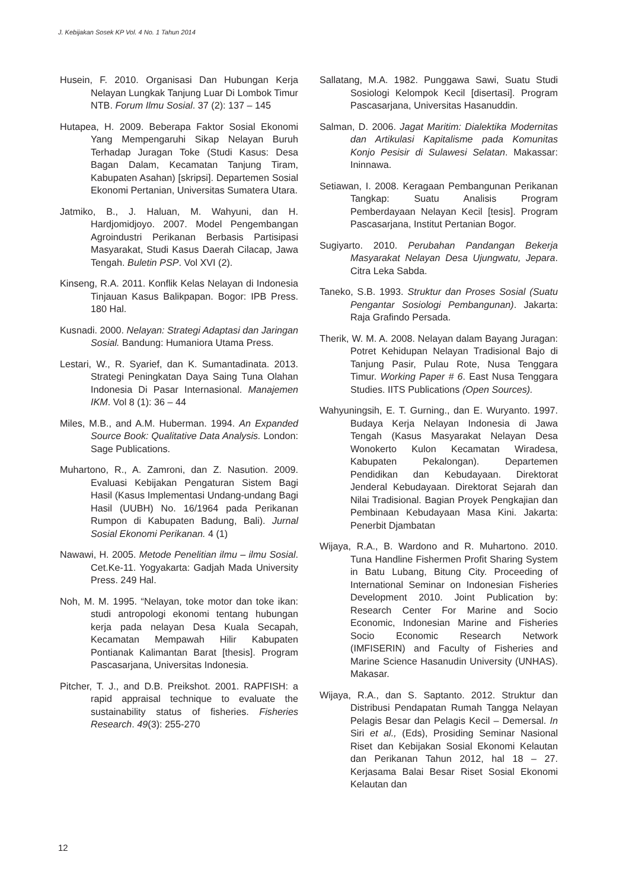J. Kebijakan Sosek KP Vol. 4 No. 1 Tahun 2014
Husein, F. 2010. Organisasi Dan Hubungan Kerja Nelayan Lungkak Tanjung Luar Di Lombok Timur NTB. Forum Ilmu Sosial. 37 (2): 137 – 145
Hutapea, H. 2009. Beberapa Faktor Sosial Ekonomi Yang Mempengaruhi Sikap Nelayan Buruh Terhadap Juragan Toke (Studi Kasus: Desa Bagan Dalam, Kecamatan Tanjung Tiram, Kabupaten Asahan) [skripsi]. Departemen Sosial Ekonomi Pertanian, Universitas Sumatera Utara.
Jatmiko, B., J. Haluan, M. Wahyuni, dan H. Hardjomidjoyo. 2007. Model Pengembangan Agroindustri Perikanan Berbasis Partisipasi Masyarakat, Studi Kasus Daerah Cilacap, Jawa Tengah. Buletin PSP. Vol XVI (2).
Kinseng, R.A. 2011. Konflik Kelas Nelayan di Indonesia Tinjauan Kasus Balikpapan. Bogor: IPB Press. 180 Hal.
Kusnadi. 2000. Nelayan: Strategi Adaptasi dan Jaringan Sosial. Bandung: Humaniora Utama Press.
Lestari, W., R. Syarief, dan K. Sumantadinata. 2013. Strategi Peningkatan Daya Saing Tuna Olahan Indonesia Di Pasar Internasional. Manajemen IKM. Vol 8 (1): 36 – 44
Miles, M.B., and A.M. Huberman. 1994. An Expanded Source Book: Qualitative Data Analysis. London: Sage Publications.
Muhartono, R., A. Zamroni, dan Z. Nasution. 2009. Evaluasi Kebijakan Pengaturan Sistem Bagi Hasil (Kasus Implementasi Undang-undang Bagi Hasil (UUBH) No. 16/1964 pada Perikanan Rumpon di Kabupaten Badung, Bali). Jurnal Sosial Ekonomi Perikanan. 4 (1)
Nawawi, H. 2005. Metode Penelitian ilmu – ilmu Sosial. Cet.Ke-11. Yogyakarta: Gadjah Mada University Press. 249 Hal.
Noh, M. M. 1995. “Nelayan, toke motor dan toke ikan: studi antropologi ekonomi tentang hubungan kerja pada nelayan Desa Kuala Secapah, Kecamatan Mempawah Hilir Kabupaten Pontianak Kalimantan Barat [thesis]. Program Pascasarjana, Universitas Indonesia.
Pitcher, T. J., and D.B. Preikshot. 2001. RAPFISH: a rapid appraisal technique to evaluate the sustainability status of fisheries. Fisheries Research. 49(3): 255-270
Sallatang, M.A. 1982. Punggawa Sawi, Suatu Studi Sosiologi Kelompok Kecil [disertasi]. Program Pascasarjana, Universitas Hasanuddin.
Salman, D. 2006. Jagat Maritim: Dialektika Modernitas dan Artikulasi Kapitalisme pada Komunitas Konjo Pesisir di Sulawesi Selatan. Makassar: Ininnawa.
Setiawan, I. 2008. Keragaan Pembangunan Perikanan Tangkap: Suatu Analisis Program Pemberdayaan Nelayan Kecil [tesis]. Program Pascasarjana, Institut Pertanian Bogor.
Sugiyarto. 2010. Perubahan Pandangan Bekerja Masyarakat Nelayan Desa Ujungwatu, Jepara. Citra Leka Sabda.
Taneko, S.B. 1993. Struktur dan Proses Sosial (Suatu Pengantar Sosiologi Pembangunan). Jakarta: Raja Grafindo Persada.
Therik, W. M. A. 2008. Nelayan dalam Bayang Juragan: Potret Kehidupan Nelayan Tradisional Bajo di Tanjung Pasir, Pulau Rote, Nusa Tenggara Timur. Working Paper # 6. East Nusa Tenggara Studies. IITS Publications (Open Sources).
Wahyuningsih, E. T. Gurning., dan E. Wuryanto. 1997. Budaya Kerja Nelayan Indonesia di Jawa Tengah (Kasus Masyarakat Nelayan Desa Wonokerto Kulon Kecamatan Wiradesa, Kabupaten Pekalongan). Departemen Pendidikan dan Kebudayaan. Direktorat Jenderal Kebudayaan. Direktorat Sejarah dan Nilai Tradisional. Bagian Proyek Pengkajian dan Pembinaan Kebudayaan Masa Kini. Jakarta: Penerbit Djambatan
Wijaya, R.A., B. Wardono and R. Muhartono. 2010. Tuna Handline Fishermen Profit Sharing System in Batu Lubang, Bitung City. Proceeding of International Seminar on Indonesian Fisheries Development 2010. Joint Publication by: Research Center For Marine and Socio Economic, Indonesian Marine and Fisheries Socio Economic Research Network (IMFISERIN) and Faculty of Fisheries and Marine Science Hasanudin University (UNHAS). Makasar.
Wijaya, R.A., dan S. Saptanto. 2012. Struktur dan Distribusi Pendapatan Rumah Tangga Nelayan Pelagis Besar dan Pelagis Kecil – Demersal. In Siri et al., (Eds), Prosiding Seminar Nasional Riset dan Kebijakan Sosial Ekonomi Kelautan dan Perikanan Tahun 2012, hal 18 – 27. Kerjasama Balai Besar Riset Sosial Ekonomi Kelautan dan
12